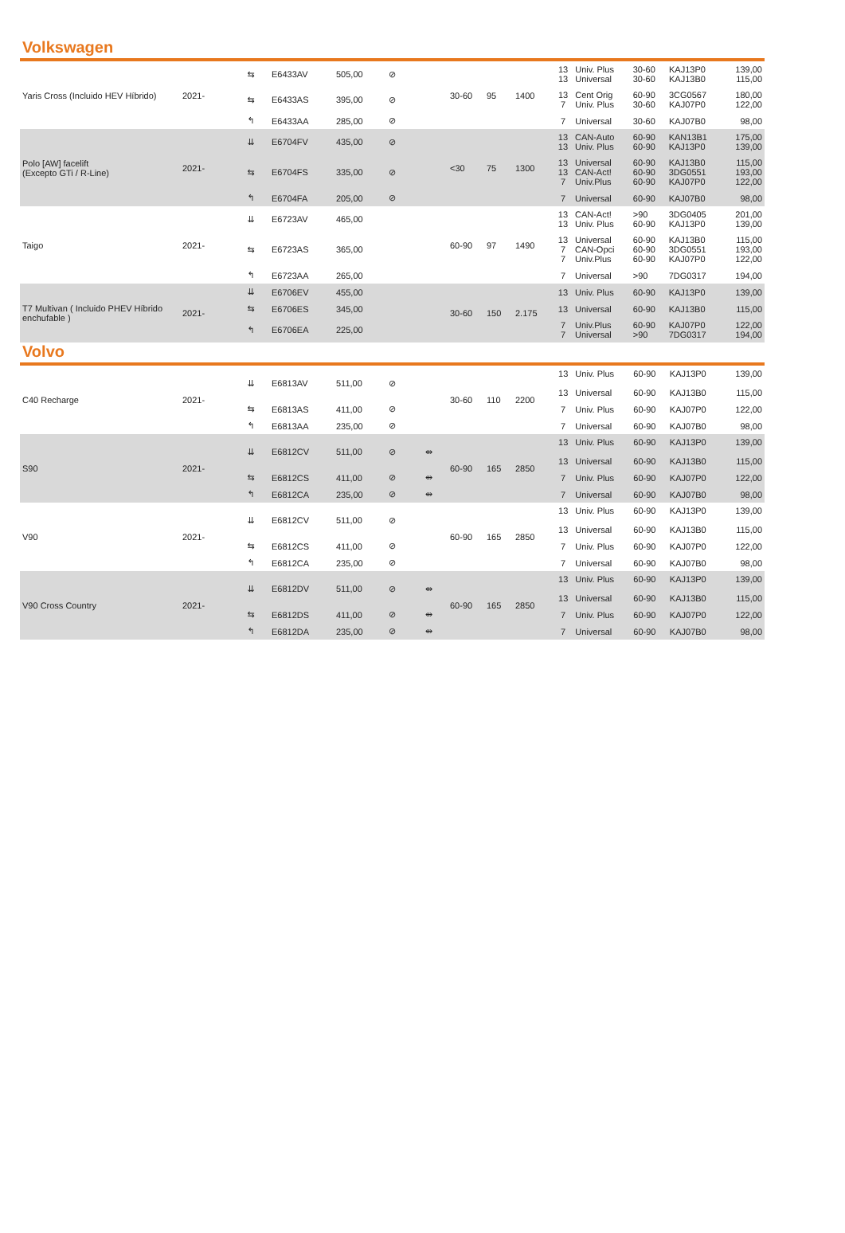Volkswagen
| Yaris Cross (Incluido HEV Híbrido) | 2021- | ⇆ | E6433AV | 505,00 | ⊘ | | 30-60 | 95 | 1400 | 13 13 | Univ. Plus Universal | 30-60 30-60 | KAJ13P0 KAJ13B0 | 139,00 115,00 |
| | | ⇆ | E6433AS | 395,00 | ⊘ | | | | | 13 7 | Cent Orig Univ. Plus | 60-90 30-60 | 3CG0567 KAJ07P0 | 180,00 122,00 |
| | | ↰ | E6433AA | 285,00 | ⊘ | | | | | 7 | Universal | 30-60 | KAJ07B0 | 98,00 |
| Polo [AW] facelift (Excepto GTi / R-Line) | 2021- | ⇊ | E6704FV | 435,00 | ⊘ | | <30 | 75 | 1300 | 13 13 | CAN-Auto Univ. Plus | 60-90 60-90 | KAN13B1 KAJ13P0 | 175,00 139,00 |
| | | ⇆ | E6704FS | 335,00 | ⊘ | | | | | 13 13 7 | Universal CAN-Act! Univ.Plus | 60-90 60-90 60-90 | KAJ13B0 3DG0551 KAJ07P0 | 115,00 193,00 122,00 |
| | | ↰ | E6704FA | 205,00 | ⊘ | | | | | 7 | Universal | 60-90 | KAJ07B0 | 98,00 |
| Taigo | 2021- | ⇊ | E6723AV | 465,00 | | | 60-90 | 97 | 1490 | 13 13 | CAN-Act! Univ. Plus | >90 60-90 | 3DG0405 KAJ13P0 | 201,00 139,00 |
| | | ⇆ | E6723AS | 365,00 | | | | | | 13 7 7 | Universal CAN-Opci Univ.Plus | 60-90 60-90 60-90 | KAJ13B0 3DG0551 KAJ07P0 | 115,00 193,00 122,00 |
| | | ↰ | E6723AA | 265,00 | | | | | | 7 | Universal | >90 | 7DG0317 | 194,00 |
| T7 Multivan ( Incluido PHEV Híbrido enchufable ) | 2021- | ⇊ | E6706EV | 455,00 | | | 30-60 | 150 | 2.175 | 13 | Univ. Plus | 60-90 | KAJ13P0 | 139,00 |
| | | ⇆ | E6706ES | 345,00 | | | | | | 13 | Universal | 60-90 | KAJ13B0 | 115,00 |
| | | ↰ | E6706EA | 225,00 | | | | | | 7 7 | Univ.Plus Universal | 60-90 >90 | KAJ07P0 7DG0317 | 122,00 194,00 |
Volvo
| C40 Recharge | 2021- | ⇊ | E6813AV | 511,00 | ⊘ | | 30-60 | 110 | 2200 | 13 13 | Univ. Plus Universal | 60-90 60-90 | KAJ13P0 KAJ13B0 | 139,00 115,00 |
| | | ⇆ | E6813AS | 411,00 | ⊘ | | | | | 7 | Univ. Plus | 60-90 | KAJ07P0 | 122,00 |
| | | ↰ | E6813AA | 235,00 | ⊘ | | | | | 7 | Universal | 60-90 | KAJ07B0 | 98,00 |
| S90 | 2021- | ⇊ | E6812CV | 511,00 | ⊘ | ⇹ | 60-90 | 165 | 2850 | 13 13 | Univ. Plus Universal | 60-90 60-90 | KAJ13P0 KAJ13B0 | 139,00 115,00 |
| | | ⇆ | E6812CS | 411,00 | ⊘ | ⇹ | | | | 7 | Univ. Plus | 60-90 | KAJ07P0 | 122,00 |
| | | ↰ | E6812CA | 235,00 | ⊘ | ⇹ | | | | 7 | Universal | 60-90 | KAJ07B0 | 98,00 |
| V90 | 2021- | ⇊ | E6812CV | 511,00 | ⊘ | | 60-90 | 165 | 2850 | 13 13 | Univ. Plus Universal | 60-90 60-90 | KAJ13P0 KAJ13B0 | 139,00 115,00 |
| | | ⇆ | E6812CS | 411,00 | ⊘ | | | | | 7 | Univ. Plus | 60-90 | KAJ07P0 | 122,00 |
| | | ↰ | E6812CA | 235,00 | ⊘ | | | | | 7 | Universal | 60-90 | KAJ07B0 | 98,00 |
| V90 Cross Country | 2021- | ⇊ | E6812DV | 511,00 | ⊘ | ⇹ | 60-90 | 165 | 2850 | 13 13 | Univ. Plus Universal | 60-90 60-90 | KAJ13P0 KAJ13B0 | 139,00 115,00 |
| | | ⇆ | E6812DS | 411,00 | ⊘ | ⇹ | | | | 7 | Univ. Plus | 60-90 | KAJ07P0 | 122,00 |
| | | ↰ | E6812DA | 235,00 | ⊘ | ⇹ | | | | 7 | Universal | 60-90 | KAJ07B0 | 98,00 |